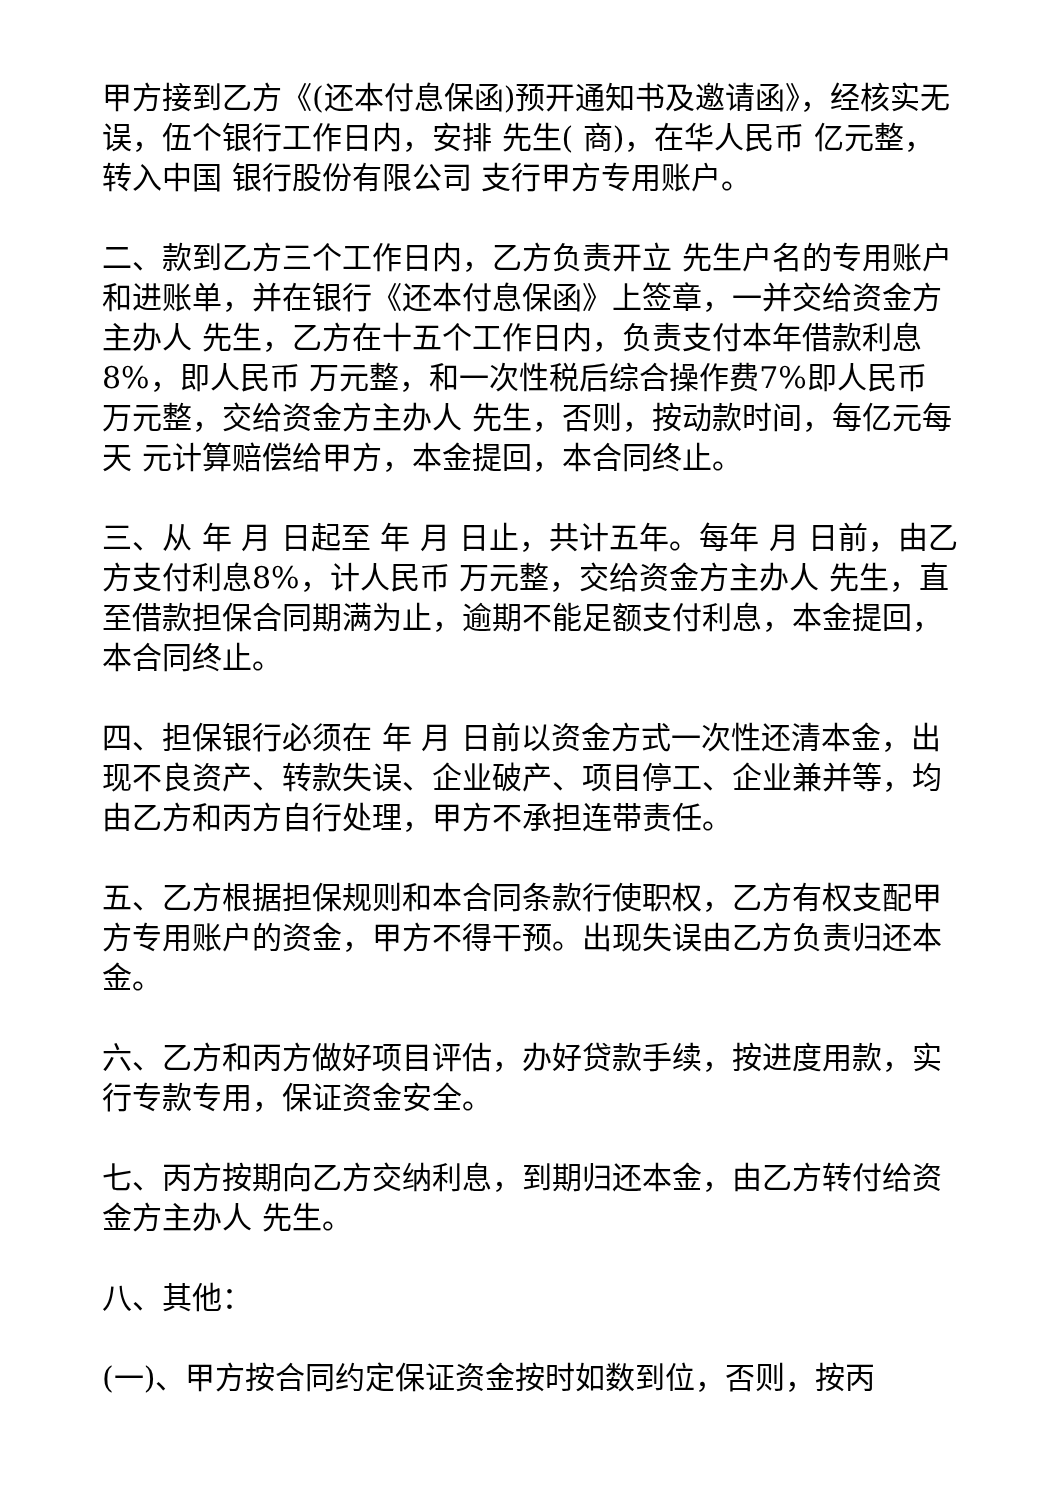甲方接到乙方《(还本付息保函)预开通知书及邀请函》，经核实无误，伍个银行工作日内，安排 先生( 商)，在华人民币 亿元整，转入中国 银行股份有限公司 支行甲方专用账户。
二、款到乙方三个工作日内，乙方负责开立 先生户名的专用账户和进账单，并在银行《还本付息保函》上签章，一并交给资金方主办人 先生，乙方在十五个工作日内，负责支付本年借款利息8%，即人民币 万元整，和一次性税后综合操作费7%即人民币 万元整，交给资金方主办人 先生，否则，按动款时间，每亿元每天 元计算赔偿给甲方，本金提回，本合同终止。
三、从 年 月 日起至 年 月 日止，共计五年。每年 月 日前，由乙方支付利息8%，计人民币 万元整，交给资金方主办人 先生，直至借款担保合同期满为止，逾期不能足额支付利息，本金提回，本合同终止。
四、担保银行必须在 年 月 日前以资金方式一次性还清本金，出现不良资产、转款失误、企业破产、项目停工、企业兼并等，均由乙方和丙方自行处理，甲方不承担连带责任。
五、乙方根据担保规则和本合同条款行使职权，乙方有权支配甲方专用账户的资金，甲方不得干预。出现失误由乙方负责归还本金。
六、乙方和丙方做好项目评估，办好贷款手续，按进度用款，实行专款专用，保证资金安全。
七、丙方按期向乙方交纳利息，到期归还本金，由乙方转付给资金方主办人 先生。
八、其他：
(一)、甲方按合同约定保证资金按时如数到位，否则，按丙